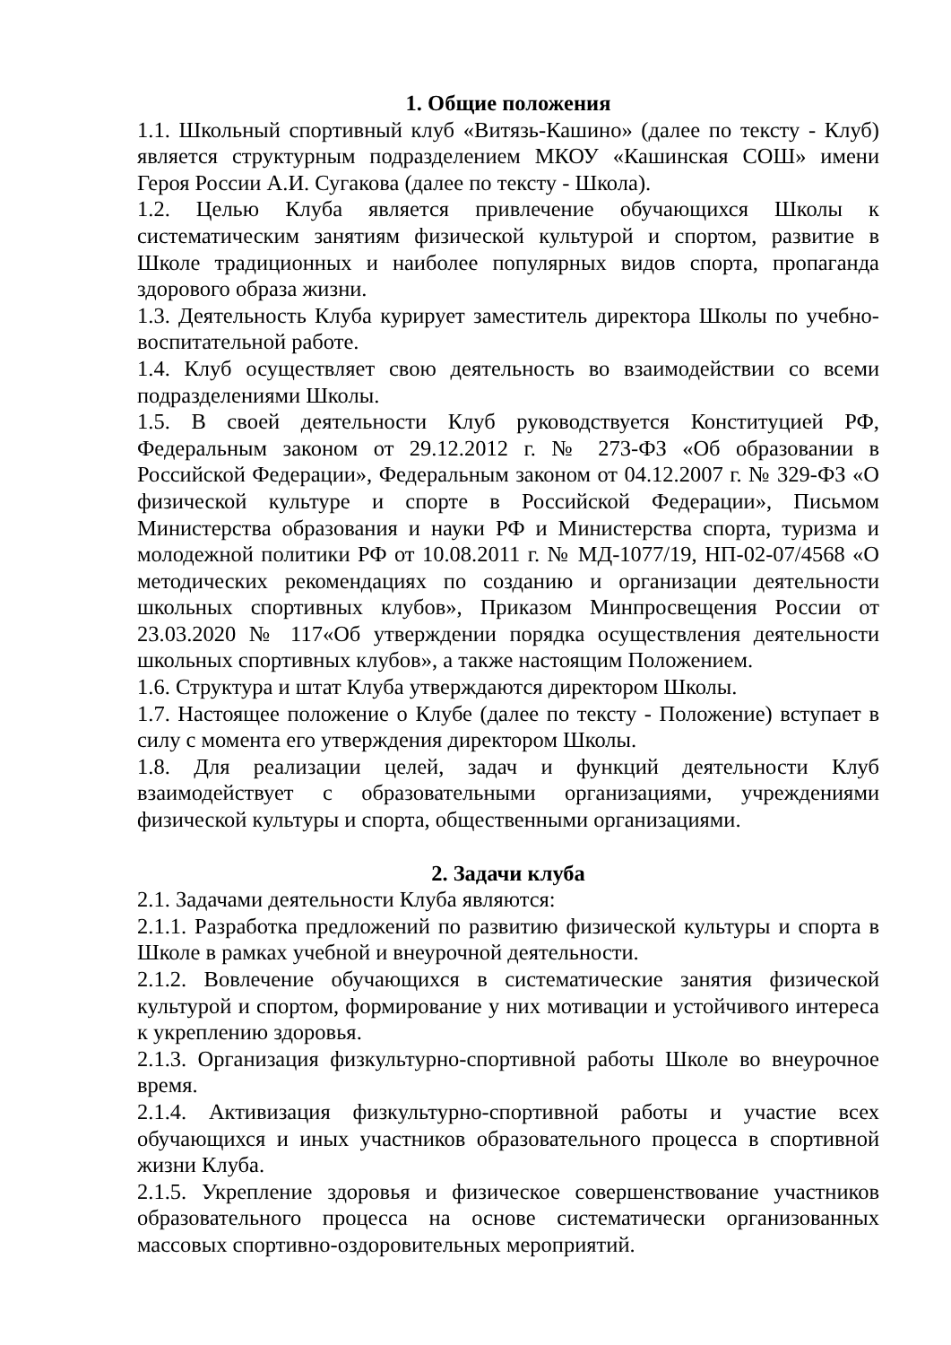1. Общие положения
1.1. Школьный спортивный клуб «Витязь-Кашино» (далее по тексту - Клуб) является структурным подразделением МКОУ «Кашинская СОШ» имени Героя России А.И. Сугакова (далее по тексту - Школа).
1.2. Целью Клуба является привлечение обучающихся Школы к систематическим занятиям физической культурой и спортом, развитие в Школе традиционных и наиболее популярных видов спорта, пропаганда здорового образа жизни.
1.3. Деятельность Клуба курирует заместитель директора Школы по учебно-воспитательной работе.
1.4. Клуб осуществляет свою деятельность во взаимодействии со всеми подразделениями Школы.
1.5. В своей деятельности Клуб руководствуется Конституцией РФ, Федеральным законом от 29.12.2012 г. № 273-ФЗ «Об образовании в Российской Федерации», Федеральным законом от 04.12.2007 г. № 329-ФЗ «О физической культуре и спорте в Российской Федерации», Письмом Министерства образования и науки РФ и Министерства спорта, туризма и молодежной политики РФ от 10.08.2011 г. № МД-1077/19, НП-02-07/4568 «О методических рекомендациях по созданию и организации деятельности школьных спортивных клубов», Приказом Минпросвещения России от 23.03.2020 № 117«Об утверждении порядка осуществления деятельности школьных спортивных клубов», а также настоящим Положением.
1.6. Структура и штат Клуба утверждаются директором Школы.
1.7. Настоящее положение о Клубе (далее по тексту - Положение) вступает в силу с момента его утверждения директором Школы.
1.8. Для реализации целей, задач и функций деятельности Клуб взаимодействует с образовательными организациями, учреждениями физической культуры и спорта, общественными организациями.
2. Задачи клуба
2.1. Задачами деятельности Клуба являются:
2.1.1. Разработка предложений по развитию физической культуры и спорта в Школе в рамках учебной и внеурочной деятельности.
2.1.2. Вовлечение обучающихся в систематические занятия физической культурой и спортом, формирование у них мотивации и устойчивого интереса к укреплению здоровья.
2.1.3. Организация физкультурно-спортивной работы Школе во внеурочное время.
2.1.4. Активизация физкультурно-спортивной работы и участие всех обучающихся и иных участников образовательного процесса в спортивной жизни Клуба.
2.1.5. Укрепление здоровья и физическое совершенствование участников образовательного процесса на основе систематически организованных массовых спортивно-оздоровительных мероприятий.